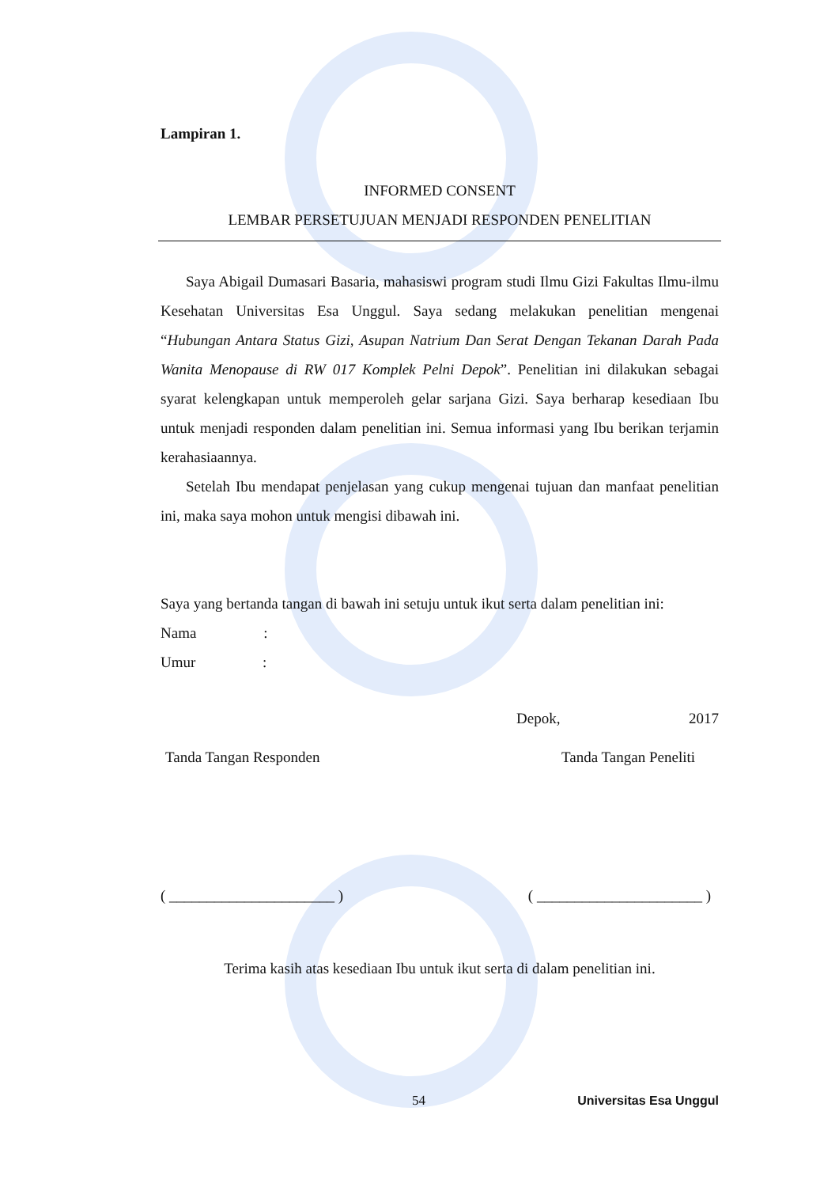Lampiran 1.
INFORMED CONSENT
LEMBAR PERSETUJUAN MENJADI RESPONDEN PENELITIAN
Saya Abigail Dumasari Basaria, mahasiswi program studi Ilmu Gizi Fakultas Ilmu-ilmu Kesehatan Universitas Esa Unggul. Saya sedang melakukan penelitian mengenai “Hubungan Antara Status Gizi, Asupan Natrium Dan Serat Dengan Tekanan Darah Pada Wanita Menopause di RW 017 Komplek Pelni Depok”. Penelitian ini dilakukan sebagai syarat kelengkapan untuk memperoleh gelar sarjana Gizi. Saya berharap kesediaan Ibu untuk menjadi responden dalam penelitian ini. Semua informasi yang Ibu berikan terjamin kerahasiaannya.
Setelah Ibu mendapat penjelasan yang cukup mengenai tujuan dan manfaat penelitian ini, maka saya mohon untuk mengisi dibawah ini.
Saya yang bertanda tangan di bawah ini setuju untuk ikut serta dalam penelitian ini:
Nama :
Umur :
Depok, 2017
Tanda Tangan Responden Tanda Tangan Peneliti
( ______________________ ) ( ______________________ )
Terima kasih atas kesediaan Ibu untuk ikut serta di dalam penelitian ini.
54 Universitas Esa Unggul